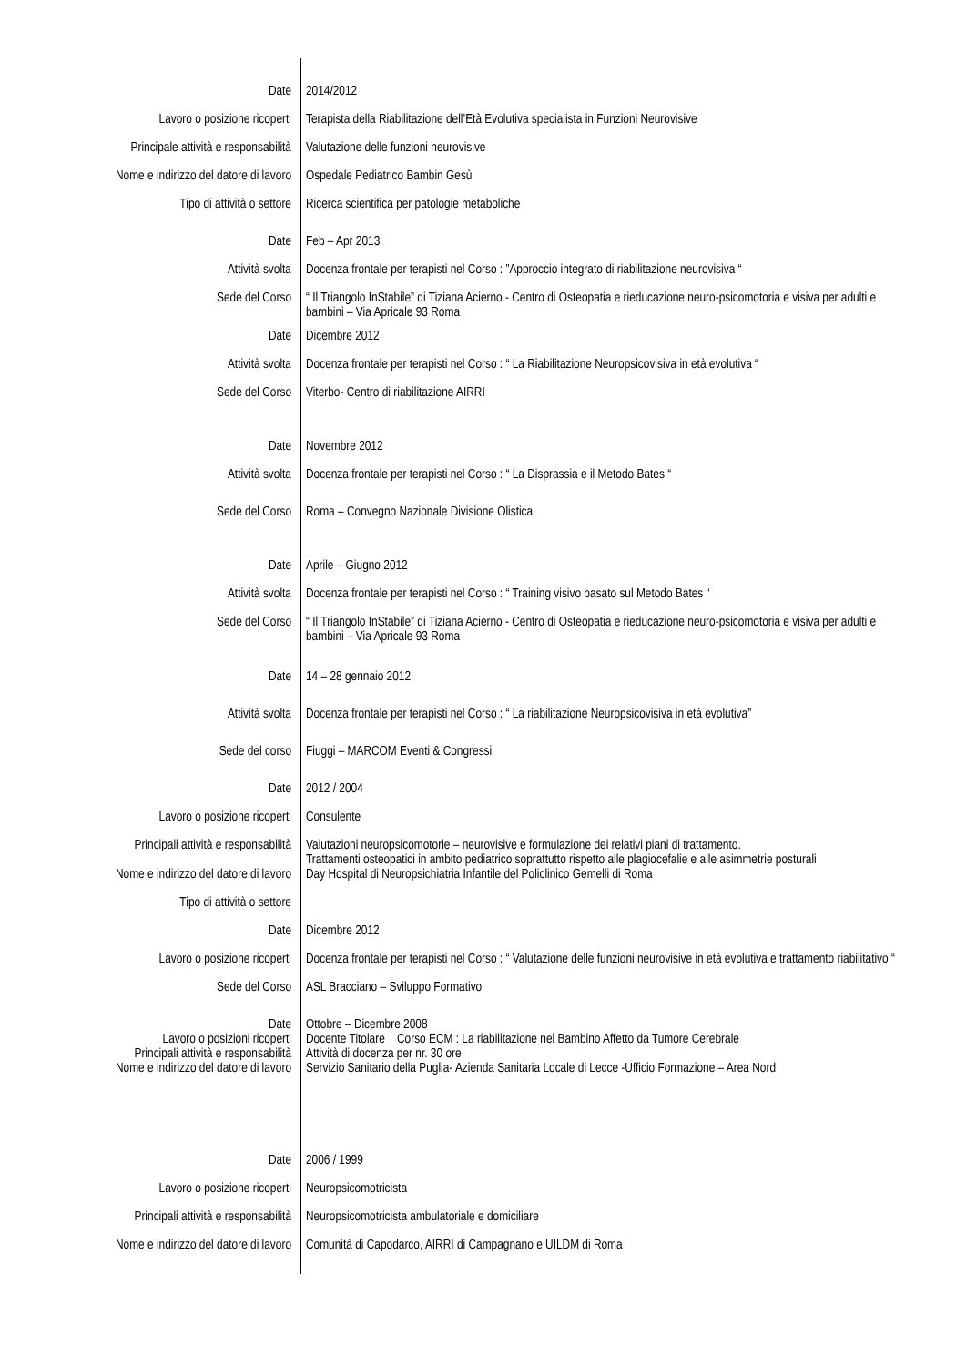| Date | 2014/2012 |
| Lavoro o posizione ricoperti | Terapista della Riabilitazione dell’Età Evolutiva specialista in Funzioni Neurovisive |
| Principale attività e responsabilità | Valutazione delle funzioni neurovisive |
| Nome e indirizzo del datore di lavoro | Ospedale Pediatrico Bambin Gesù |
| Tipo di attività o settore | Ricerca scientifica per patologie metaboliche |
| Date | Feb – Apr 2013 |
| Attività svolta | Docenza frontale per terapisti nel Corso : ”Approccio integrato di riabilitazione neurovisiva “ |
| Sede del Corso | “ Il Triangolo InStabile” di Tiziana Acierno - Centro di Osteopatia e rieducazione neuro-psicomotoria e visiva per adulti e bambini – Via Apricale 93 Roma |
| Date | Dicembre 2012 |
| Attività svolta | Docenza frontale per terapisti nel Corso : “ La Riabilitazione Neuropsicovisiva in età evolutiva “ |
| Sede del Corso | Viterbo- Centro di riabilitazione AIRRI |
| Date | Novembre 2012 |
| Attività svolta | Docenza frontale per terapisti nel Corso : “ La Disprassia e il Metodo Bates “ |
| Sede del Corso | Roma – Convegno Nazionale Divisione Olistica |
| Date | Aprile – Giugno 2012 |
| Attività svolta | Docenza frontale per terapisti nel Corso : “ Training visivo basato sul Metodo Bates “ |
| Sede del Corso | “ Il Triangolo InStabile” di Tiziana Acierno - Centro di Osteopatia e rieducazione neuro-psicomotoria e visiva per adulti e bambini – Via Apricale 93 Roma |
| Date | 14 – 28 gennaio 2012 |
| Attività svolta | Docenza frontale per terapisti nel Corso : “ La riabilitazione Neuropsicovisiva in età evolutiva” |
| Sede del corso | Fiuggi – MARCOM Eventi & Congressi |
| Date | 2012 / 2004 |
| Lavoro o posizione ricoperti | Consulente |
| Principali attività e responsabilità | Valutazioni neuropsicomotorie – neurovisive e formulazione dei relativi piani di trattamento. Trattamenti osteopatici in ambito pediatrico soprattutto rispetto alle plagiocefalie e alle asimmetrie posturali |
| Nome e indirizzo del datore di lavoro | Day Hospital di Neuropsichiatria Infantile del Policlinico Gemelli di Roma |
| Tipo di attività o settore | |
| Date | Dicembre 2012 |
| Lavoro o posizione ricoperti | Docenza frontale per terapisti nel Corso : “ Valutazione delle funzioni neurovisive in età evolutiva e trattamento riabilitativo “ |
| Sede del Corso | ASL Bracciano – Sviluppo Formativo |
| Date | Ottobre – Dicembre 2008 |
| Lavoro o posizioni ricoperti | Docente Titolare _ Corso ECM : La riabilitazione nel Bambino Affetto da Tumore Cerebrale |
| Principali attività e responsabilità | Attività di docenza per nr. 30 ore |
| Nome e indirizzo del datore di lavoro | Servizio Sanitario della Puglia- Azienda Sanitaria Locale di Lecce -Ufficio Formazione – Area Nord |
| Date | 2006 / 1999 |
| Lavoro o posizione ricoperti | Neuropsicomotricista |
| Principali attività e responsabilità | Neuropsicomotricista ambulatoriale e domiciliare |
| Nome e indirizzo del datore di lavoro | Comunità di Capodarco, AIRRI di Campagnano e UILDM di Roma |